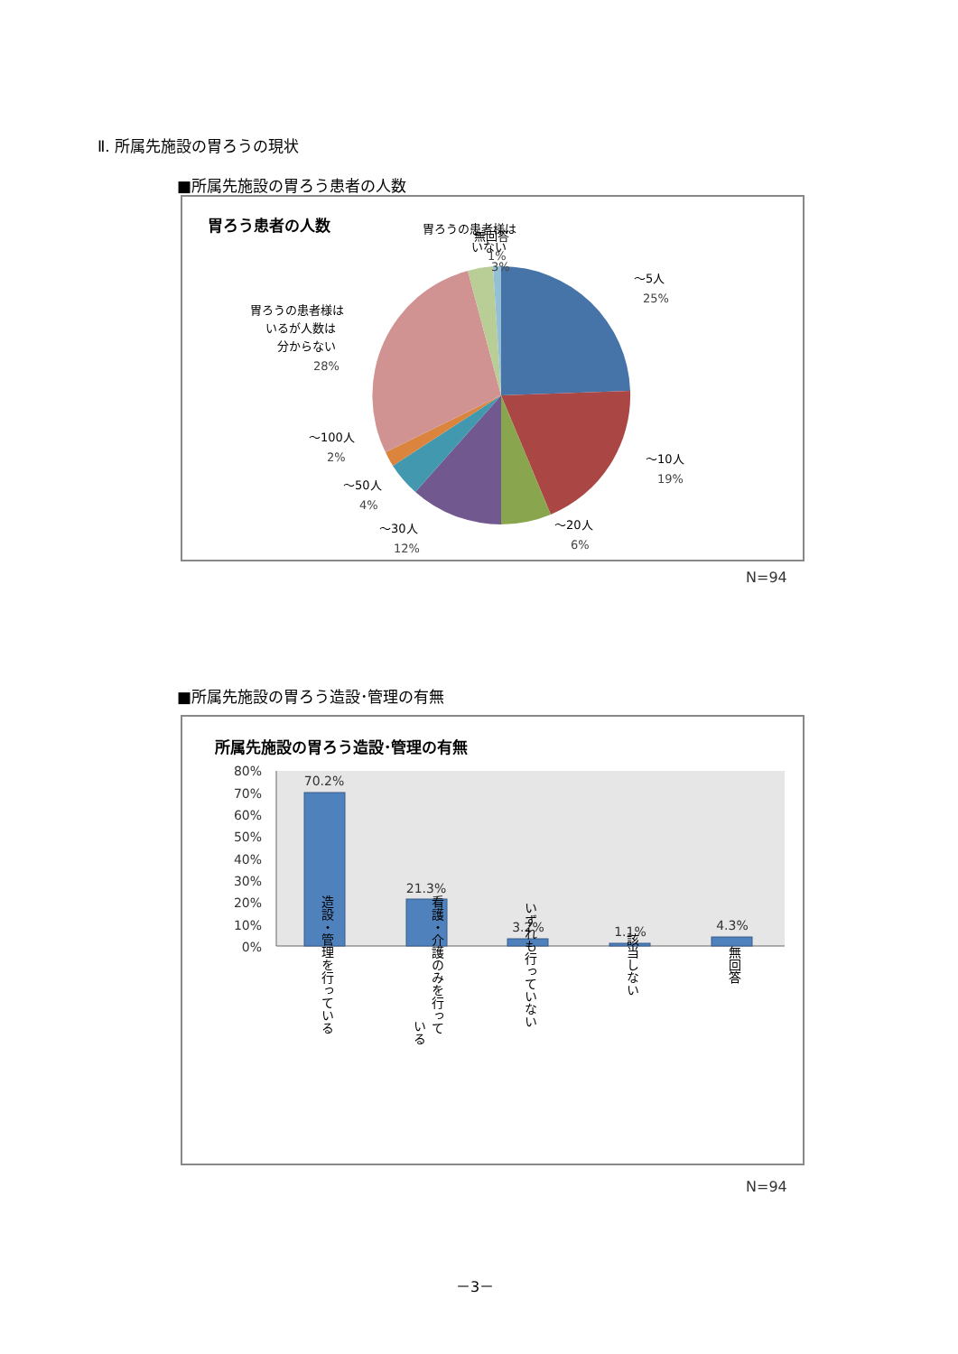Ⅱ. 所属先施設の胃ろうの現状
■所属先施設の胃ろう患者の人数
胃ろう患者の人数
～5人
25%
～10人
19%
～20人
6%
～30人
12%
～50人
4%
～100人
2%
胃ろうの患者様は
いるが人数は
分からない
28%
胃ろうの患者様は
いない
3%
無回答
1%
N=94
■所属先施設の胃ろう造設･管理の有無
所属先施設の胃ろう造設･管理の有無
80%
70%
60%
50%
40%
30%
20%
10%
0%
70.2%
21.3%
3.2%
1.1%
4.3%
造設・管理を行っている
看護・介護のみを行って
いる
いずれも行っていない
該当しない
無回答
N=94
－3－